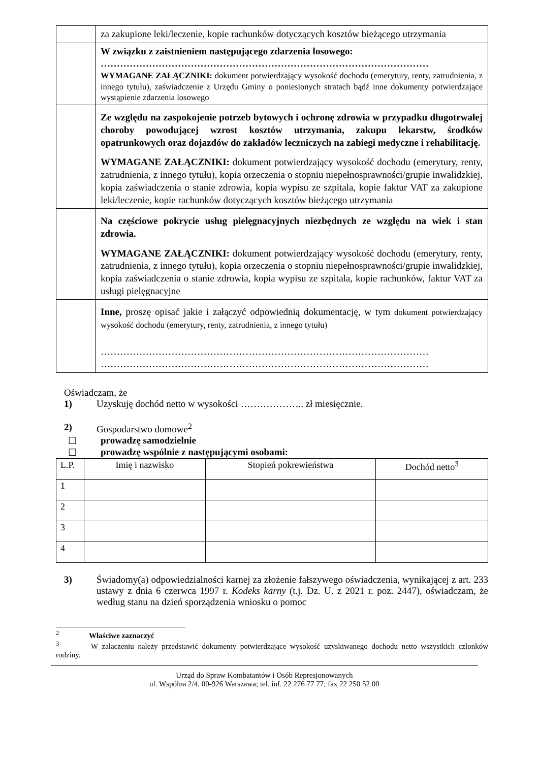| | za zakupione leki/leczenie, kopie rachunków dotyczących kosztów bieżącego utrzymania |
| | W związku z zaistnieniem następującego zdarzenia losowego: ………………………………………………………………………………………… WYMAGANE ZAŁĄCZNIKI: dokument potwierdzający wysokość dochodu (emerytury, renty, zatrudnienia, z innego tytułu), zaświadczenie z Urzędu Gminy o poniesionych stratach bądź inne dokumenty potwierdzające wystąpienie zdarzenia losowego |
| | Ze względu na zaspokojenie potrzeb bytowych i ochronę zdrowia w przypadku długotrwałej choroby powodującej wzrost kosztów utrzymania, zakupu lekarstw, środków opatrunkowych oraz dojazdów do zakładów leczniczych na zabiegi medyczne i rehabilitację. WYMAGANE ZAŁĄCZNIKI: dokument potwierdzający wysokość dochodu (emerytury, renty, zatrudnienia, z innego tytułu), kopia orzeczenia o stopniu niepełnosprawności/grupie inwalidzkiej, kopia zaświadczenia o stanie zdrowia, kopia wypisu ze szpitala, kopie faktur VAT za zakupione leki/leczenie, kopie rachunków dotyczących kosztów bieżącego utrzymania |
| | Na częściowe pokrycie usług pielęgnacyjnych niezbędnych ze względu na wiek i stan zdrowia. WYMAGANE ZAŁĄCZNIKI: dokument potwierdzający wysokość dochodu (emerytury, renty, zatrudnienia, z innego tytułu), kopia orzeczenia o stopniu niepełnosprawności/grupie inwalidzkiej, kopia zaświadczenia o stanie zdrowia, kopia wypisu ze szpitala, kopie rachunków, faktur VAT za usługi pielęgnacyjne |
| | Inne, proszę opisać jakie i załączyć odpowiednią dokumentację, w tym dokument potwierdzający wysokość dochodu (emerytury, renty, zatrudnienia, z innego tytułu) ………………………………………………………………………………………… ………………………………………………………………………………………… |
Oświadczam, że
1) Uzyskuję dochód netto w wysokości ……………….. zł miesięcznie.
2) Gospodarstwo domowe<sup>2</sup>
☐ prowadzę samodzielnie
☐ prowadzę wspólnie z następującymi osobami:
| L.P. | Imię i nazwisko | Stopień pokrewieństwa | Dochód netto<sup>3</sup> |
| --- | --- | --- | --- |
| 1 | | | |
| 2 | | | |
| 3 | | | |
| 4 | | | |
3) Świadomy(a) odpowiedzialności karnej za złożenie fałszywego oświadczenia, wynikającej z art. 233 ustawy z dnia 6 czerwca 1997 r. Kodeks karny (t.j. Dz. U. z 2021 r. poz. 2447), oświadczam, że według stanu na dzień sporządzenia wniosku o pomoc
<sup>2</sup> Właściwe zaznaczyć
<sup>3</sup> W załączeniu należy przedstawić dokumenty potwierdzające wysokość uzyskiwanego dochodu netto wszystkich członków rodziny.
Urząd do Spraw Kombatantów i Osób Represjonowanych
ul. Wspólna 2/4, 00-926 Warszawa; tel. inf. 22 276 77 77; fax 22 250 52 00